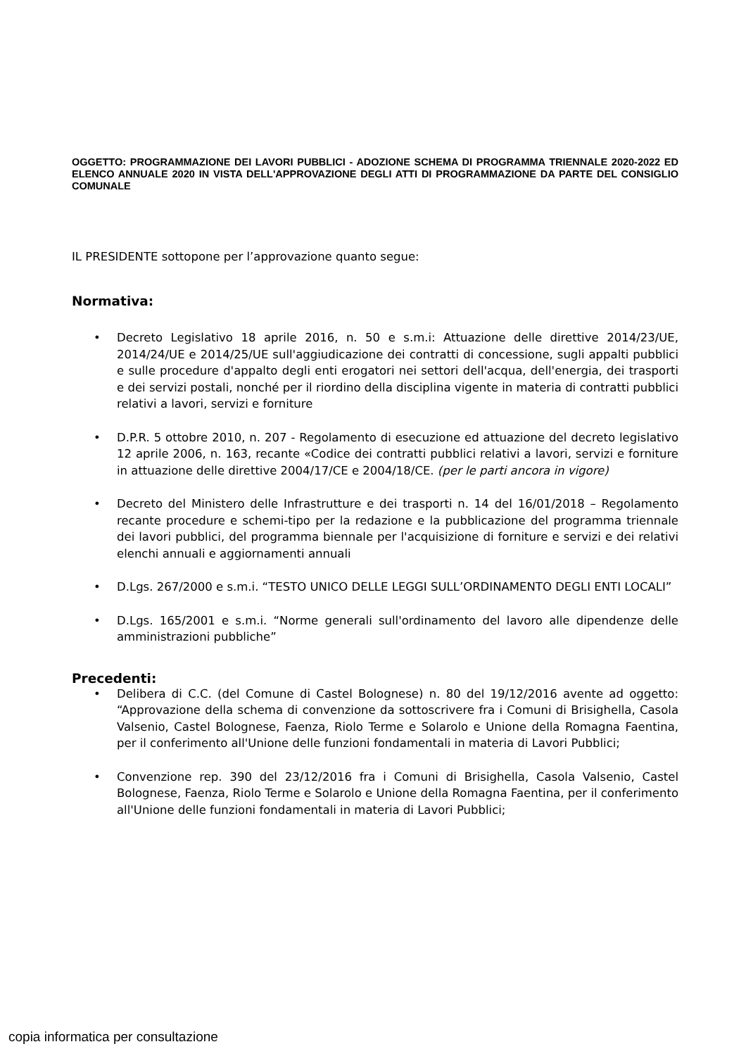OGGETTO: PROGRAMMAZIONE DEI LAVORI PUBBLICI - ADOZIONE SCHEMA DI PROGRAMMA TRIENNALE 2020-2022 ED ELENCO ANNUALE 2020 IN VISTA DELL'APPROVAZIONE DEGLI ATTI DI PROGRAMMAZIONE DA PARTE DEL CONSIGLIO COMUNALE
IL PRESIDENTE sottopone per l’approvazione quanto segue:
Normativa:
• Decreto Legislativo 18 aprile 2016, n. 50 e s.m.i: Attuazione delle direttive 2014/23/UE, 2014/24/UE e 2014/25/UE sull'aggiudicazione dei contratti di concessione, sugli appalti pubblici e sulle procedure d'appalto degli enti erogatori nei settori dell'acqua, dell'energia, dei trasporti e dei servizi postali, nonché per il riordino della disciplina vigente in materia di contratti pubblici relativi a lavori, servizi e forniture
• D.P.R. 5 ottobre 2010, n. 207 - Regolamento di esecuzione ed attuazione del decreto legislativo 12 aprile 2006, n. 163, recante «Codice dei contratti pubblici relativi a lavori, servizi e forniture in attuazione delle direttive 2004/17/CE e 2004/18/CE. (per le parti ancora in vigore)
• Decreto del Ministero delle Infrastrutture e dei trasporti n. 14 del 16/01/2018 – Regolamento recante procedure e schemi-tipo per la redazione e la pubblicazione del programma triennale dei lavori pubblici, del programma biennale per l'acquisizione di forniture e servizi e dei relativi elenchi annuali e aggiornamenti annuali
• D.Lgs. 267/2000 e s.m.i. “TESTO UNICO DELLE LEGGI SULL’ORDINAMENTO DEGLI ENTI LOCALI”
• D.Lgs. 165/2001 e s.m.i. “Norme generali sull'ordinamento del lavoro alle dipendenze delle amministrazioni pubbliche”
Precedenti:
• Delibera di C.C. (del Comune di Castel Bolognese) n. 80 del 19/12/2016 avente ad oggetto: “Approvazione della schema di convenzione da sottoscrivere fra i Comuni di Brisighella, Casola Valsenio, Castel Bolognese, Faenza, Riolo Terme e Solarolo e Unione della Romagna Faentina, per il conferimento all'Unione delle funzioni fondamentali in materia di Lavori Pubblici;
• Convenzione rep. 390 del 23/12/2016 fra i Comuni di Brisighella, Casola Valsenio, Castel Bolognese, Faenza, Riolo Terme e Solarolo e Unione della Romagna Faentina, per il conferimento all'Unione delle funzioni fondamentali in materia di Lavori Pubblici;
copia informatica per consultazione